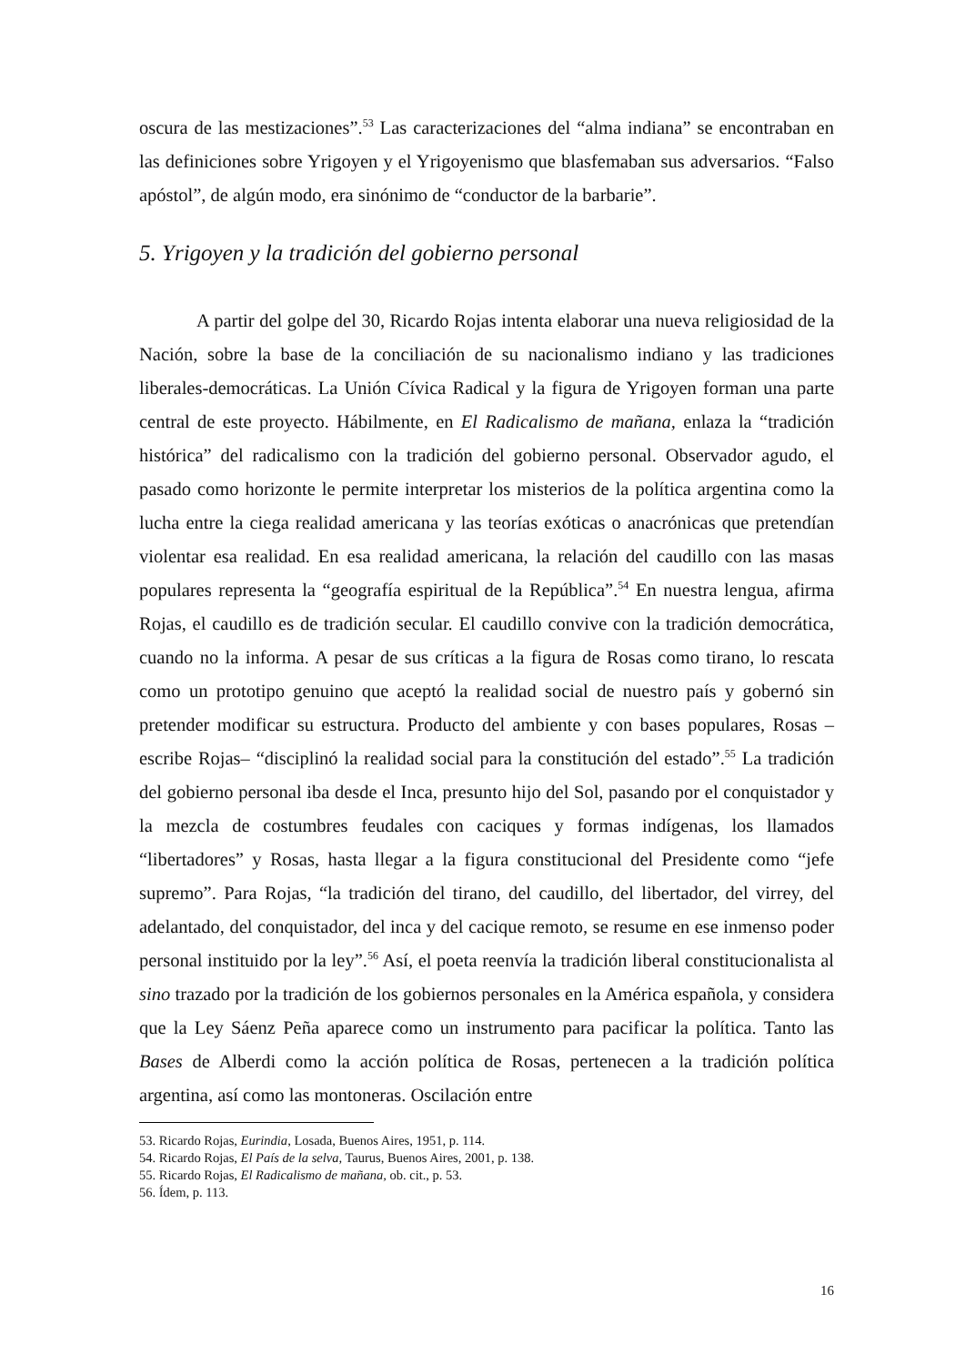oscura de las mestizaciones”.<sup>53</sup> Las caracterizaciones del “alma indiana” se encontraban en las definiciones sobre Yrigoyen y el Yrigoyenismo que blasfemaban sus adversarios. “Falso apóstol”, de algún modo, era sinónimo de “conductor de la barbarie”.
5. Yrigoyen y la tradición del gobierno personal
A partir del golpe del 30, Ricardo Rojas intenta elaborar una nueva religiosidad de la Nación, sobre la base de la conciliación de su nacionalismo indiano y las tradiciones liberales-democráticas. La Unión Cívica Radical y la figura de Yrigoyen forman una parte central de este proyecto. Hábilmente, en El Radicalismo de mañana, enlaza la “tradición histórica” del radicalismo con la tradición del gobierno personal. Observador agudo, el pasado como horizonte le permite interpretar los misterios de la política argentina como la lucha entre la ciega realidad americana y las teorías exóticas o anacrónicas que pretendían violentar esa realidad. En esa realidad americana, la relación del caudillo con las masas populares representa la “geografía espiritual de la República”.<sup>54</sup> En nuestra lengua, afirma Rojas, el caudillo es de tradición secular. El caudillo convive con la tradición democrática, cuando no la informa. A pesar de sus críticas a la figura de Rosas como tirano, lo rescata como un prototipo genuino que aceptó la realidad social de nuestro país y gobernó sin pretender modificar su estructura. Producto del ambiente y con bases populares, Rosas –escribe Rojas– “disciplinó la realidad social para la constitución del estado”.<sup>55</sup> La tradición del gobierno personal iba desde el Inca, presunto hijo del Sol, pasando por el conquistador y la mezcla de costumbres feudales con caciques y formas indígenas, los llamados “libertadores” y Rosas, hasta llegar a la figura constitucional del Presidente como “jefe supremo”. Para Rojas, “la tradición del tirano, del caudillo, del libertador, del virrey, del adelantado, del conquistador, del inca y del cacique remoto, se resume en ese inmenso poder personal instituido por la ley”.<sup>56</sup> Así, el poeta reenvía la tradición liberal constitucionalista al sino trazado por la tradición de los gobiernos personales en la América española, y considera que la Ley Sáenz Peña aparece como un instrumento para pacificar la política. Tanto las Bases de Alberdi como la acción política de Rosas, pertenecen a la tradición política argentina, así como las montoneras. Oscilación entre
53. Ricardo Rojas, Eurindia, Losada, Buenos Aires, 1951, p. 114.
54. Ricardo Rojas, El País de la selva, Taurus, Buenos Aires, 2001, p. 138.
55. Ricardo Rojas, El Radicalismo de mañana, ob. cit., p. 53.
56. Ídem, p. 113.
16